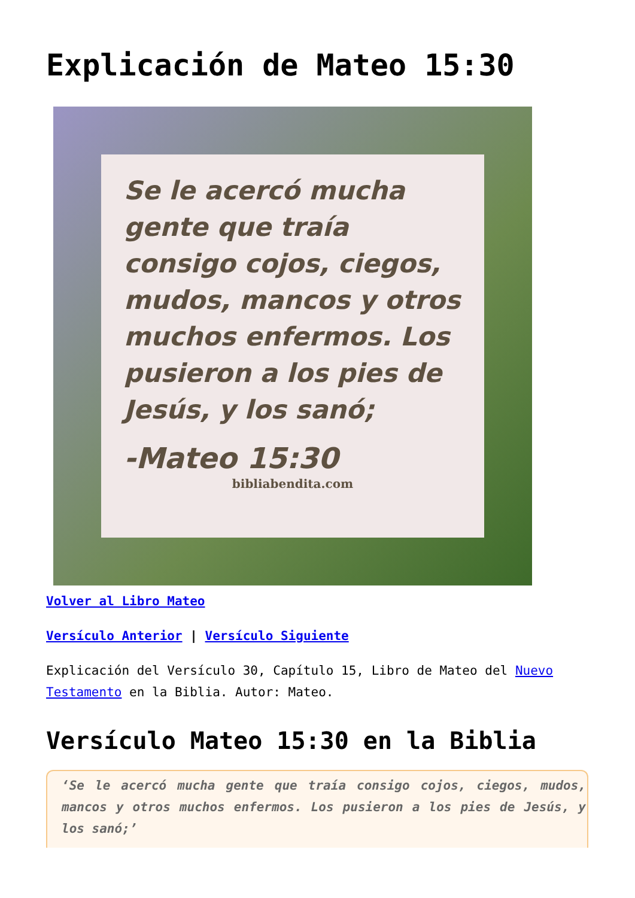Explicación de Mateo 15:30
Se le acercó mucha gente que traía consigo cojos, ciegos, mudos, mancos y otros muchos enfermos. Los pusieron a los pies de Jesús, y los sanó;
-Mateo 15:30
bibliabendita.com
Volver al Libro Mateo
Versículo Anterior | Versículo Siguiente
Explicación del Versículo 30, Capítulo 15, Libro de Mateo del Nuevo Testamento en la Biblia. Autor: Mateo.
Versículo Mateo 15:30 en la Biblia
‘Se le acercó mucha gente que traía consigo cojos, ciegos, mudos, mancos y otros muchos enfermos. Los pusieron a los pies de Jesús, y los sanó;’